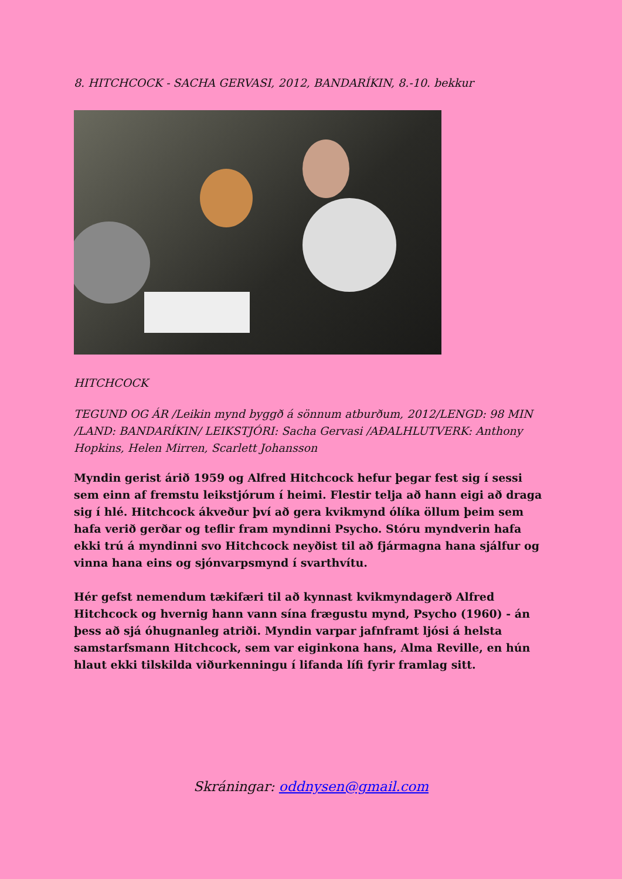8. HITCHCOCK - SACHA GERVASI, 2012, BANDARÍKIN, 8.-10. bekkur
HITCHCOCK
TEGUND OG ÁR /Leikin mynd byggð á sönnum atburðum, 2012/LENGD: 98 MIN /LAND: BANDARÍKIN/ LEIKSTJÓRI: Sacha Gervasi /AÐALHLUTVERK: Anthony Hopkins, Helen Mirren, Scarlett Johansson
Myndin gerist árið 1959 og Alfred Hitchcock hefur þegar fest sig í sessi sem einn af fremstu leikstjórum í heimi. Flestir telja að hann eigi að draga sig í hlé. Hitchcock ákveður því að gera kvikmynd ólíka öllum þeim sem hafa verið gerðar og teflir fram myndinni Psycho. Stóru myndverin hafa ekki trú á myndinni svo Hitchcock neyðist til að fjármagna hana sjálfur og vinna hana eins og sjónvarpsmynd í svarthvítu.
Hér gefst nemendum tækifæri til að kynnast kvikmyndagerð Alfred Hitchcock og hvernig hann vann sína frægustu mynd, Psycho (1960) - án þess að sjá óhugnanleg atriði. Myndin varpar jafnframt ljósi á helsta samstarfsmann Hitchcock, sem var eiginkona hans, Alma Reville, en hún hlaut ekki tilskilda viðurkenningu í lifanda lífi fyrir framlag sitt.
Skráningar: oddnysen@gmail.com